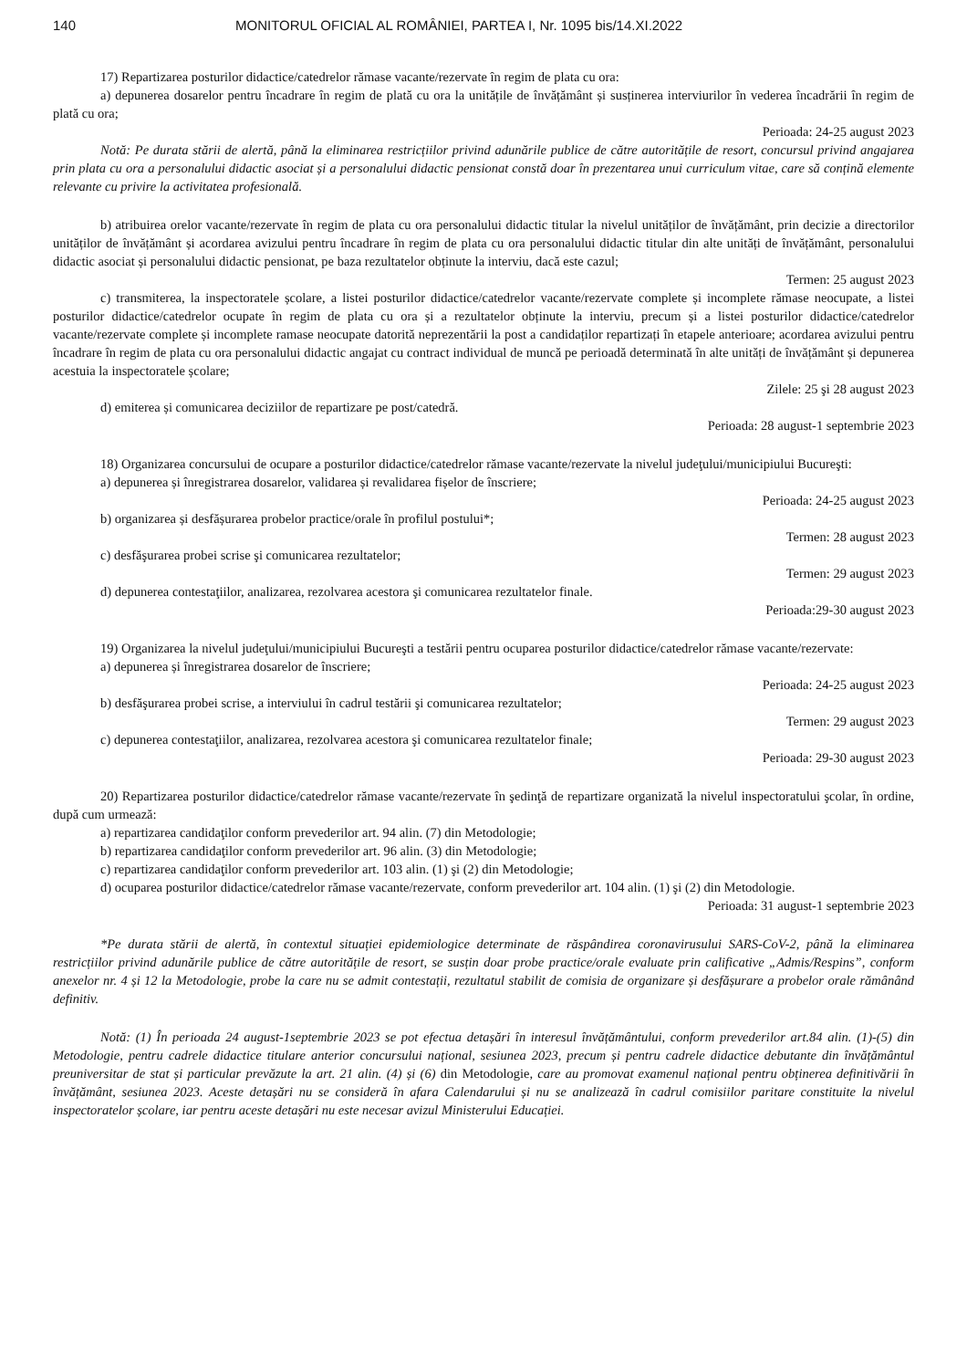140 MONITORUL OFICIAL AL ROMÂNIEI, PARTEA I, Nr. 1095 bis/14.XI.2022
17) Repartizarea posturilor didactice/catedrelor rămase vacante/rezervate în regim de plata cu ora:
a) depunerea dosarelor pentru încadrare în regim de plată cu ora la unitățile de învățământ și susținerea interviurilor în vederea încadrării în regim de plată cu ora;
Perioada: 24-25 august 2023
Notă: Pe durata stării de alertă, până la eliminarea restricțiilor privind adunările publice de către autoritățile de resort, concursul privind angajarea prin plata cu ora a personalului didactic asociat și a personalului didactic pensionat constă doar în prezentarea unui curriculum vitae, care să conțină elemente relevante cu privire la activitatea profesională.
b) atribuirea orelor vacante/rezervate în regim de plata cu ora personalului didactic titular la nivelul unităților de învățământ, prin decizie a directorilor unităților de învățământ și acordarea avizului pentru încadrare în regim de plata cu ora personalului didactic titular din alte unități de învățământ, personalului didactic asociat și personalului didactic pensionat, pe baza rezultatelor obținute la interviu, dacă este cazul;
Termen: 25 august 2023
c) transmiterea, la inspectoratele școlare, a listei posturilor didactice/catedrelor vacante/rezervate complete și incomplete rămase neocupate, a listei posturilor didactice/catedrelor ocupate în regim de plata cu ora și a rezultatelor obținute la interviu, precum și a listei posturilor didactice/catedrelor vacante/rezervate complete și incomplete ramase neocupate datorită neprezentării la post a candidaților repartizați în etapele anterioare; acordarea avizului pentru încadrare în regim de plata cu ora personalului didactic angajat cu contract individual de muncă pe perioadă determinată în alte unități de învățământ și depunerea acestuia la inspectoratele școlare;
Zilele: 25 şi 28 august 2023
d) emiterea și comunicarea deciziilor de repartizare pe post/catedră.
Perioada: 28 august-1 septembrie 2023
18) Organizarea concursului de ocupare a posturilor didactice/catedrelor rămase vacante/rezervate la nivelul judeţului/municipiului Bucureşti:
a) depunerea și înregistrarea dosarelor, validarea și revalidarea fișelor de înscriere;
Perioada: 24-25 august 2023
b) organizarea și desfășurarea probelor practice/orale în profilul postului*;
Termen: 28 august 2023
c) desfăşurarea probei scrise şi comunicarea rezultatelor;
Termen: 29 august 2023
d) depunerea contestaţiilor, analizarea, rezolvarea acestora şi comunicarea rezultatelor finale.
Perioada:29-30 august 2023
19) Organizarea la nivelul judeţului/municipiului Bucureşti a testării pentru ocuparea posturilor didactice/catedrelor rămase vacante/rezervate:
a) depunerea și înregistrarea dosarelor de înscriere;
Perioada: 24-25 august 2023
b) desfăşurarea probei scrise, a interviului în cadrul testării şi comunicarea rezultatelor;
Termen: 29 august 2023
c) depunerea contestaţiilor, analizarea, rezolvarea acestora şi comunicarea rezultatelor finale;
Perioada: 29-30 august 2023
20) Repartizarea posturilor didactice/catedrelor rămase vacante/rezervate în şedinţă de repartizare organizată la nivelul inspectoratului şcolar, în ordine, după cum urmează:
a) repartizarea candidaţilor conform prevederilor art. 94 alin. (7) din Metodologie;
b) repartizarea candidaţilor conform prevederilor art. 96 alin. (3) din Metodologie;
c) repartizarea candidaţilor conform prevederilor art. 103 alin. (1) şi (2) din Metodologie;
d) ocuparea posturilor didactice/catedrelor rămase vacante/rezervate, conform prevederilor art. 104 alin. (1) şi (2) din Metodologie.
Perioada: 31 august-1 septembrie 2023
*Pe durata stării de alertă, în contextul situației epidemiologice determinate de răspândirea coronavirusului SARS-CoV-2, până la eliminarea restricțiilor privind adunările publice de către autoritățile de resort, se susțin doar probe practice/orale evaluate prin calificative „Admis/Respins”, conform anexelor nr. 4 și 12 la Metodologie, probe la care nu se admit contestații, rezultatul stabilit de comisia de organizare și desfășurare a probelor orale rămânând definitiv.
Notă: (1) În perioada 24 august-1septembrie 2023 se pot efectua detașări în interesul învățământului, conform prevederilor art.84 alin. (1)-(5) din Metodologie, pentru cadrele didactice titulare anterior concursului național, sesiunea 2023, precum și pentru cadrele didactice debutante din învățământul preuniversitar de stat și particular prevăzute la art. 21 alin. (4) și (6) din Metodologie, care au promovat examenul național pentru obținerea definitivării în învățământ, sesiunea 2023. Aceste detașări nu se consideră în afara Calendarului și nu se analizează în cadrul comisiilor paritare constituite la nivelul inspectoratelor școlare, iar pentru aceste detașări nu este necesar avizul Ministerului Educației.